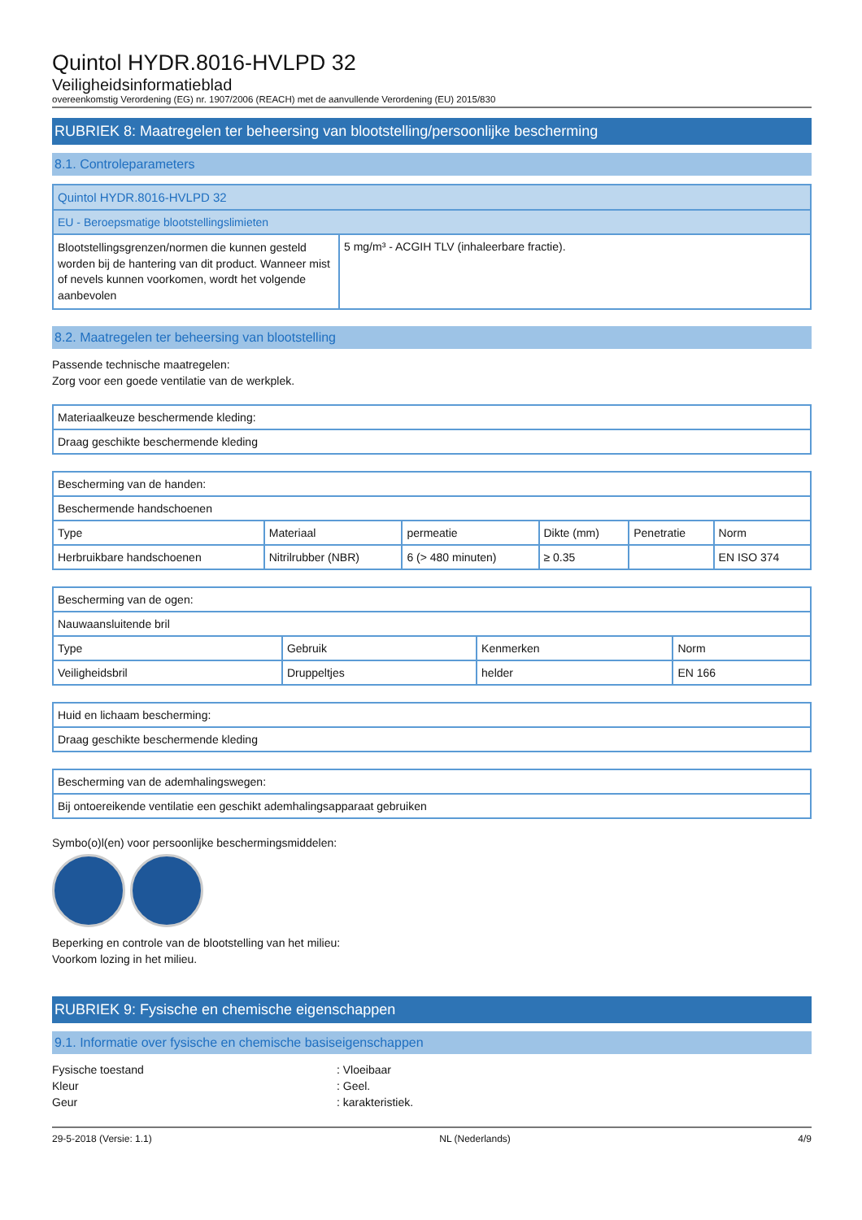Quintol HYDR.8016-HVLPD 32
Veiligheidsinformatieblad
overeenkomstig Verordening (EG) nr. 1907/2006 (REACH) met de aanvullende Verordening (EU) 2015/830
RUBRIEK 8: Maatregelen ter beheersing van blootstelling/persoonlijke bescherming
8.1. Controleparameters
| Quintol HYDR.8016-HVLPD 32 | |
| --- | --- |
| EU - Beroepsmatige blootstellingslimieten | |
| Blootstellingsgrenzen/normen die kunnen gesteld worden bij de hantering van dit product. Wanneer mist of nevels kunnen voorkomen, wordt het volgende aanbevolen | 5 mg/m³ - ACGIH TLV (inhaleerbare fractie). |
8.2. Maatregelen ter beheersing van blootstelling
Passende technische maatregelen:
Zorg voor een goede ventilatie van de werkplek.
| Materiaalkeuze beschermende kleding: |
| Draag geschikte beschermende kleding |
| Bescherming van de handen: | | | | | |
| Beschermende handschoenen | | | | | |
| Type | Materiaal | permeatie | Dikte (mm) | Penetratie | Norm |
| Herbruikbare handschoenen | Nitrilrubber (NBR) | 6 (> 480 minuten) | ≥ 0.35 | | EN ISO 374 |
| Bescherming van de ogen: | | | |
| Nauwaansluitende bril | | | |
| Type | Gebruik | Kenmerken | Norm |
| Veiligheidsbril | Druppeltjes | helder | EN 166 |
| Huid en lichaam bescherming: |
| Draag geschikte beschermende kleding |
| Bescherming van de ademhalingswegen: |
| Bij ontoereikende ventilatie een geschikt ademhalingsapparaat gebruiken |
Symbo(o)l(en) voor persoonlijke beschermingsmiddelen:
Beperking en controle van de blootstelling van het milieu:
Voorkom lozing in het milieu.
RUBRIEK 9: Fysische en chemische eigenschappen
9.1. Informatie over fysische en chemische basiseigenschappen
Fysische toestand: Vloeibaar Kleur: Geel. Geur: karakteristiek.
29-5-2018 (Versie: 1.1) NL (Nederlands) 4/9